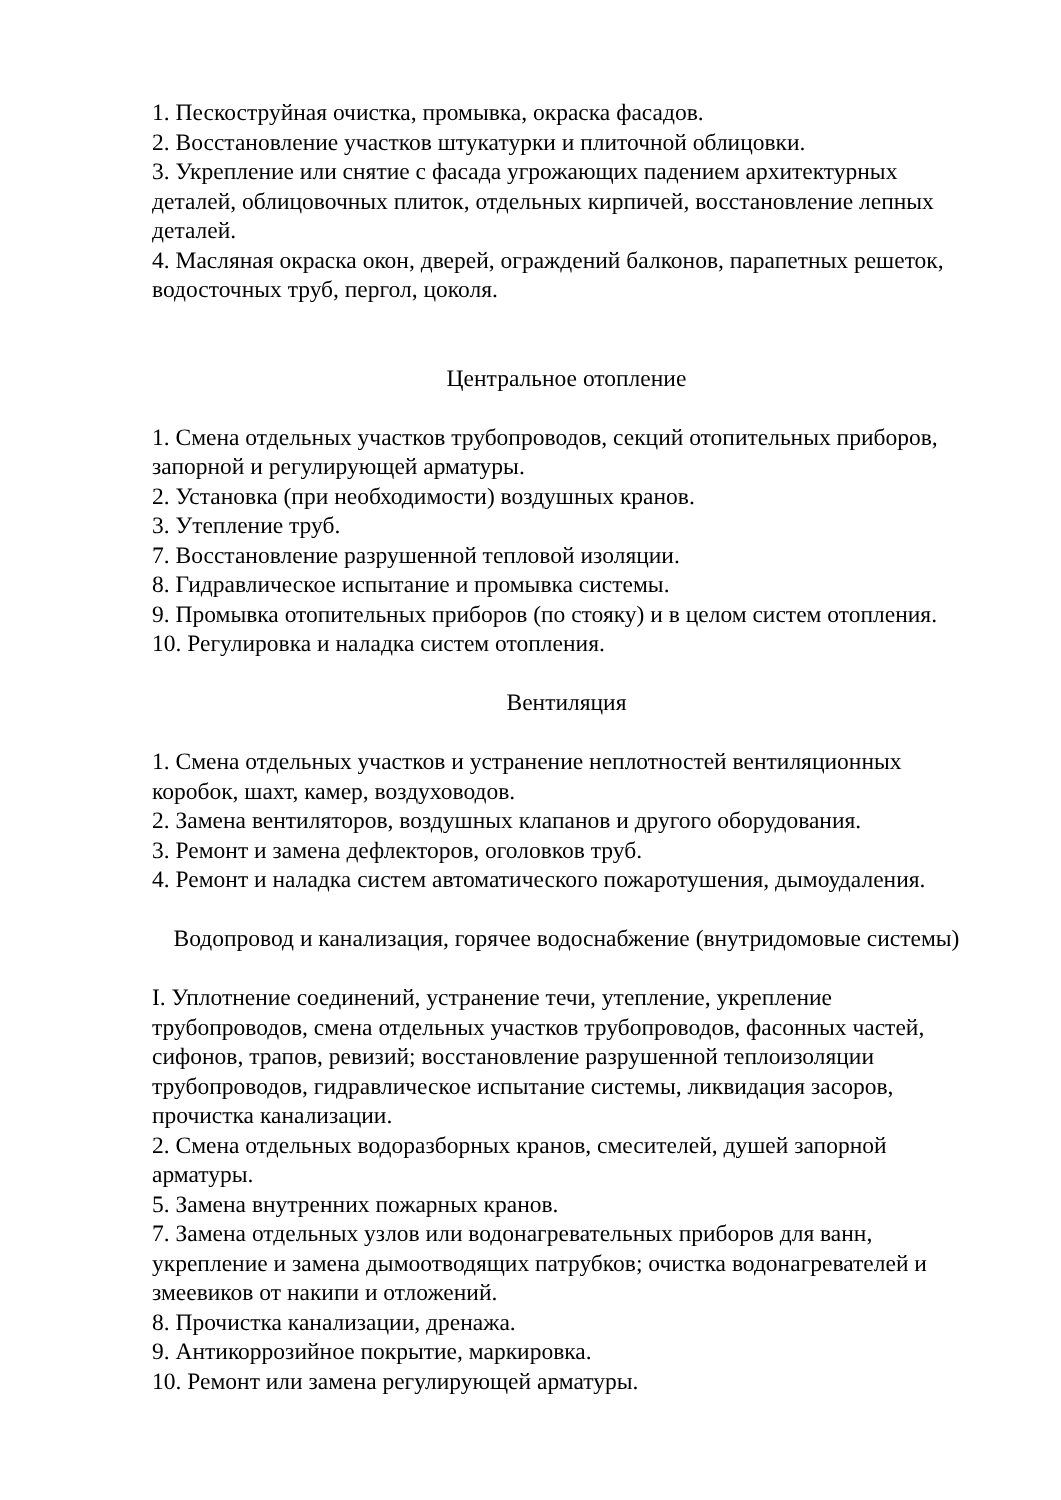1. Пескоструйная очистка, промывка, окраска фасадов.
2. Восстановление участков штукатурки и плиточной облицовки.
3. Укрепление или снятие с фасада угрожающих падением архитектурных деталей, облицовочных плиток, отдельных кирпичей, восстановление лепных деталей.
4. Масляная окраска окон, дверей, ограждений балконов, парапетных решеток, водосточных труб, пергол, цоколя.
Центральное отопление
1. Смена отдельных участков трубопроводов, секций отопительных приборов, запорной и регулирующей арматуры.
2. Установка (при необходимости) воздушных кранов.
3. Утепление труб.
7. Восстановление разрушенной тепловой изоляции.
8. Гидравлическое испытание и промывка системы.
9. Промывка отопительных приборов (по стояку) и в целом систем отопления.
10. Регулировка и наладка систем отопления.
Вентиляция
1. Смена отдельных участков и устранение неплотностей вентиляционных коробок, шахт, камер, воздуховодов.
2. Замена вентиляторов, воздушных клапанов и другого оборудования.
3. Ремонт и замена дефлекторов, оголовков труб.
4. Ремонт и наладка систем автоматического пожаротушения, дымоудаления.
Водопровод и канализация, горячее водоснабжение (внутридомовые системы)
I. Уплотнение соединений, устранение течи, утепление, укрепление трубопроводов, смена отдельных участков трубопроводов, фасонных частей, сифонов, трапов, ревизий; восстановление разрушенной теплоизоляции трубопроводов, гидравлическое испытание системы, ликвидация засоров, прочистка канализации.
2. Смена отдельных водоразборных кранов, смесителей, душей запорной арматуры.
5. Замена внутренних пожарных кранов.
7. Замена отдельных узлов или водонагревательных приборов для ванн, укрепление и замена дымоотводящих патрубков; очистка водонагревателей и змеевиков от накипи и отложений.
8. Прочистка канализации, дренажа.
9. Антикоррозийное покрытие, маркировка.
10. Ремонт или замена регулирующей арматуры.